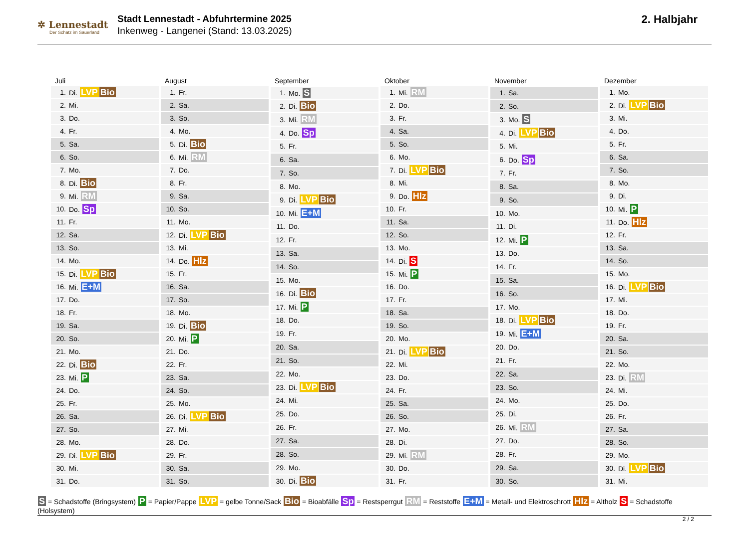✲ Lennestadt
Der Schatz im Sauerland
Stadt Lennestadt - Abfuhrtermine 2025
Inkenweg - Langenei (Stand: 13.03.2025)
2. Halbjahr
| Juli | |
| --- | --- |
| 1. | Di. LVP Bio |
| 2. | Mi. |
| 3. | Do. |
| 4. | Fr. |
| 5. | Sa. |
| 6. | So. |
| 7. | Mo. |
| 8. | Di. Bio |
| 9. | Mi. RM |
| 10. | Do. Sp |
| 11. | Fr. |
| 12. | Sa. |
| 13. | So. |
| 14. | Mo. |
| 15. | Di. LVP Bio |
| 16. | Mi. E+M |
| 17. | Do. |
| 18. | Fr. |
| 19. | Sa. |
| 20. | So. |
| 21. | Mo. |
| 22. | Di. Bio |
| 23. | Mi. P |
| 24. | Do. |
| 25. | Fr. |
| 26. | Sa. |
| 27. | So. |
| 28. | Mo. |
| 29. | Di. LVP Bio |
| 30. | Mi. |
| 31. | Do. |
| August | |
| --- | --- |
| 1. | Fr. |
| 2. | Sa. |
| 3. | So. |
| 4. | Mo. |
| 5. | Di. Bio |
| 6. | Mi. RM |
| 7. | Do. |
| 8. | Fr. |
| 9. | Sa. |
| 10. | So. |
| 11. | Mo. |
| 12. | Di. LVP Bio |
| 13. | Mi. |
| 14. | Do. Hlz |
| 15. | Fr. |
| 16. | Sa. |
| 17. | So. |
| 18. | Mo. |
| 19. | Di. Bio |
| 20. | Mi. P |
| 21. | Do. |
| 22. | Fr. |
| 23. | Sa. |
| 24. | So. |
| 25. | Mo. |
| 26. | Di. LVP Bio |
| 27. | Mi. |
| 28. | Do. |
| 29. | Fr. |
| 30. | Sa. |
| 31. | So. |
| September | |
| --- | --- |
| 1. | Mo. S |
| 2. | Di. Bio |
| 3. | Mi. RM |
| 4. | Do. Sp |
| 5. | Fr. |
| 6. | Sa. |
| 7. | So. |
| 8. | Mo. |
| 9. | Di. LVP Bio |
| 10. | Mi. E+M |
| 11. | Do. |
| 12. | Fr. |
| 13. | Sa. |
| 14. | So. |
| 15. | Mo. |
| 16. | Di. Bio |
| 17. | Mi. P |
| 18. | Do. |
| 19. | Fr. |
| 20. | Sa. |
| 21. | So. |
| 22. | Mo. |
| 23. | Di. LVP Bio |
| 24. | Mi. |
| 25. | Do. |
| 26. | Fr. |
| 27. | Sa. |
| 28. | So. |
| 29. | Mo. |
| 30. | Di. Bio |
| Oktober | |
| --- | --- |
| 1. | Mi. RM |
| 2. | Do. |
| 3. | Fr. |
| 4. | Sa. |
| 5. | So. |
| 6. | Mo. |
| 7. | Di. LVP Bio |
| 8. | Mi. |
| 9. | Do. Hlz |
| 10. | Fr. |
| 11. | Sa. |
| 12. | So. |
| 13. | Mo. |
| 14. | Di. S |
| 15. | Mi. P |
| 16. | Do. |
| 17. | Fr. |
| 18. | Sa. |
| 19. | So. |
| 20. | Mo. |
| 21. | Di. LVP Bio |
| 22. | Mi. |
| 23. | Do. |
| 24. | Fr. |
| 25. | Sa. |
| 26. | So. |
| 27. | Mo. |
| 28. | Di. |
| 29. | Mi. RM |
| 30. | Do. |
| 31. | Fr. |
| November | |
| --- | --- |
| 1. | Sa. |
| 2. | So. |
| 3. | Mo. S |
| 4. | Di. LVP Bio |
| 5. | Mi. |
| 6. | Do. Sp |
| 7. | Fr. |
| 8. | Sa. |
| 9. | So. |
| 10. | Mo. |
| 11. | Di. |
| 12. | Mi. P |
| 13. | Do. |
| 14. | Fr. |
| 15. | Sa. |
| 16. | So. |
| 17. | Mo. |
| 18. | Di. LVP Bio |
| 19. | Mi. E+M |
| 20. | Do. |
| 21. | Fr. |
| 22. | Sa. |
| 23. | So. |
| 24. | Mo. |
| 25. | Di. |
| 26. | Mi. RM |
| 27. | Do. |
| 28. | Fr. |
| 29. | Sa. |
| 30. | So. |
| Dezember | |
| --- | --- |
| 1. | Mo. |
| 2. | Di. LVP Bio |
| 3. | Mi. |
| 4. | Do. |
| 5. | Fr. |
| 6. | Sa. |
| 7. | So. |
| 8. | Mo. |
| 9. | Di. |
| 10. | Mi. P |
| 11. | Do. Hlz |
| 12. | Fr. |
| 13. | Sa. |
| 14. | So. |
| 15. | Mo. |
| 16. | Di. LVP Bio |
| 17. | Mi. |
| 18. | Do. |
| 19. | Fr. |
| 20. | Sa. |
| 21. | So. |
| 22. | Mo. |
| 23. | Di. RM |
| 24. | Mi. |
| 25. | Do. |
| 26. | Fr. |
| 27. | Sa. |
| 28. | So. |
| 29. | Mo. |
| 30. | Di. LVP Bio |
| 31. | Mi. |
S = Schadstoffe (Bringsystem) P = Papier/Pappe LVP = gelbe Tonne/Sack Bio = Bioabfälle Sp = Restsperrgut RM = Reststoffe E+M = Metall- und Elektroschrott Hlz = Altholz S = Schadstoffe (Holsystem)
2 / 2